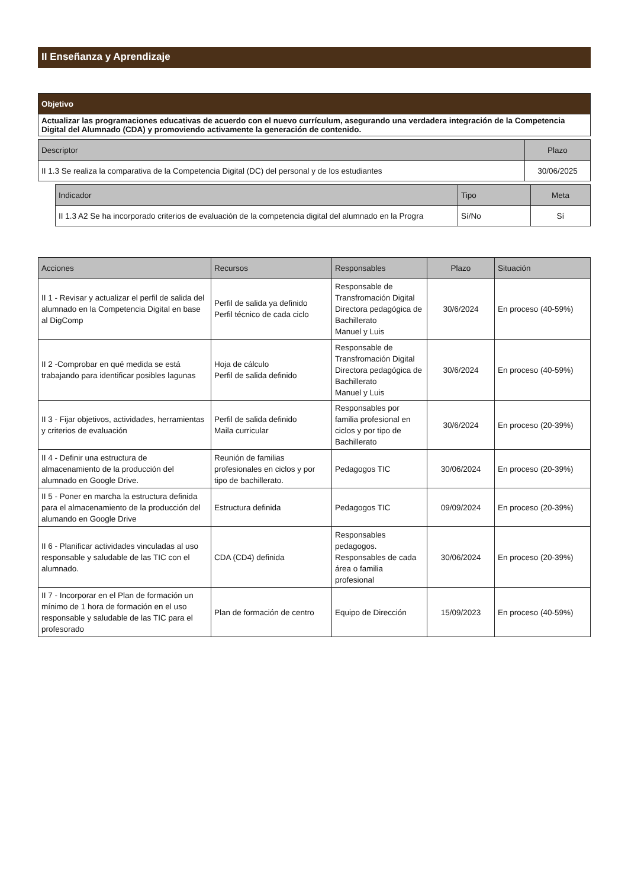II Enseñanza y Aprendizaje
| Objetivo |
| --- |
| Actualizar las programaciones educativas de acuerdo con el nuevo currículum, asegurando una verdadera integración de la Competencia Digital del Alumnado (CDA) y promoviendo activamente la generación de contenido. |
| Descriptor | Plazo |
| --- | --- |
| II 1.3 Se realiza la comparativa de la Competencia Digital (DC) del personal y de los estudiantes | 30/06/2025 |
| Indicador | Tipo | Meta |
| --- | --- | --- |
| II 1.3 A2 Se ha incorporado criterios de evaluación de la competencia digital del alumnado en la Progra | Sí/No | Sí |
| Acciones | Recursos | Responsables | Plazo | Situación |
| --- | --- | --- | --- | --- |
| II 1 - Revisar y actualizar el perfil de salida del alumnado en la Competencia Digital en base al DigComp | Perfil de salida ya definido Perfil técnico de cada ciclo | Responsable de Transfromación Digital Directora pedagógica de Bachillerato Manuel y Luis | 30/6/2024 | En proceso (40-59%) |
| II 2 -Comprobar en qué medida se está trabajando para identificar posibles lagunas | Hoja de cálculo Perfil de salida definido | Responsable de Transfromación Digital Directora pedagógica de Bachillerato Manuel y Luis | 30/6/2024 | En proceso (40-59%) |
| II 3 - Fijar objetivos, actividades, herramientas y criterios de evaluación | Perfil de salida definido Maila curricular | Responsables por familia profesional en ciclos y por tipo de Bachillerato | 30/6/2024 | En proceso (20-39%) |
| II 4 - Definir una estructura de almacenamiento de la producción del alumnado en Google Drive. | Reunión de familias profesionales en ciclos y por tipo de bachillerato. | Pedagogos TIC | 30/06/2024 | En proceso (20-39%) |
| II 5 - Poner en marcha la estructura definida para el almacenamiento de la producción del alumando en Google Drive | Estructura definida | Pedagogos TIC | 09/09/2024 | En proceso (20-39%) |
| II 6 - Planificar actividades vinculadas al uso responsable y saludable de las TIC con el alumnado. | CDA (CD4) definida | Responsables pedagogos. Responsables de cada área o familia profesional | 30/06/2024 | En proceso (20-39%) |
| II 7 - Incorporar en el Plan de formación un mínimo de 1 hora de formación en el uso responsable y saludable de las TIC para el profesorado | Plan de formación de centro | Equipo de Dirección | 15/09/2023 | En proceso (40-59%) |